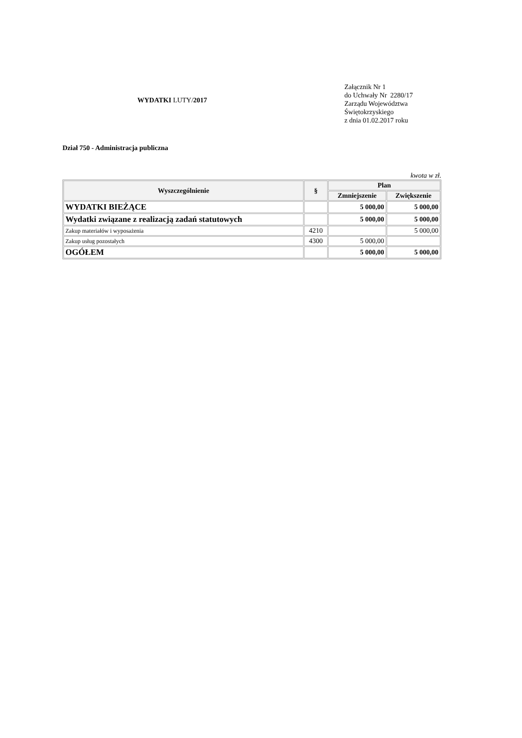WYDATKI LUTY/2017
Załącznik Nr 1
do Uchwały Nr 2280/17
Zarządu Województwa
Świętokrzyskiego
z dnia 01.02.2017 roku
Dział 750 - Administracja publiczna
kwota w zł.
| Wyszczególnienie | § | Plan | |
| --- | --- | --- | --- |
| | | Zmniejszenie | Zwiększenie |
| WYDATKI BIEŻĄCE | | 5 000,00 | 5 000,00 |
| Wydatki związane z realizacją zadań statutowych | | 5 000,00 | 5 000,00 |
| Zakup materiałów i wyposażenia | 4210 | | 5 000,00 |
| Zakup usług pozostałych | 4300 | 5 000,00 | |
| OGÓŁEM | | 5 000,00 | 5 000,00 |